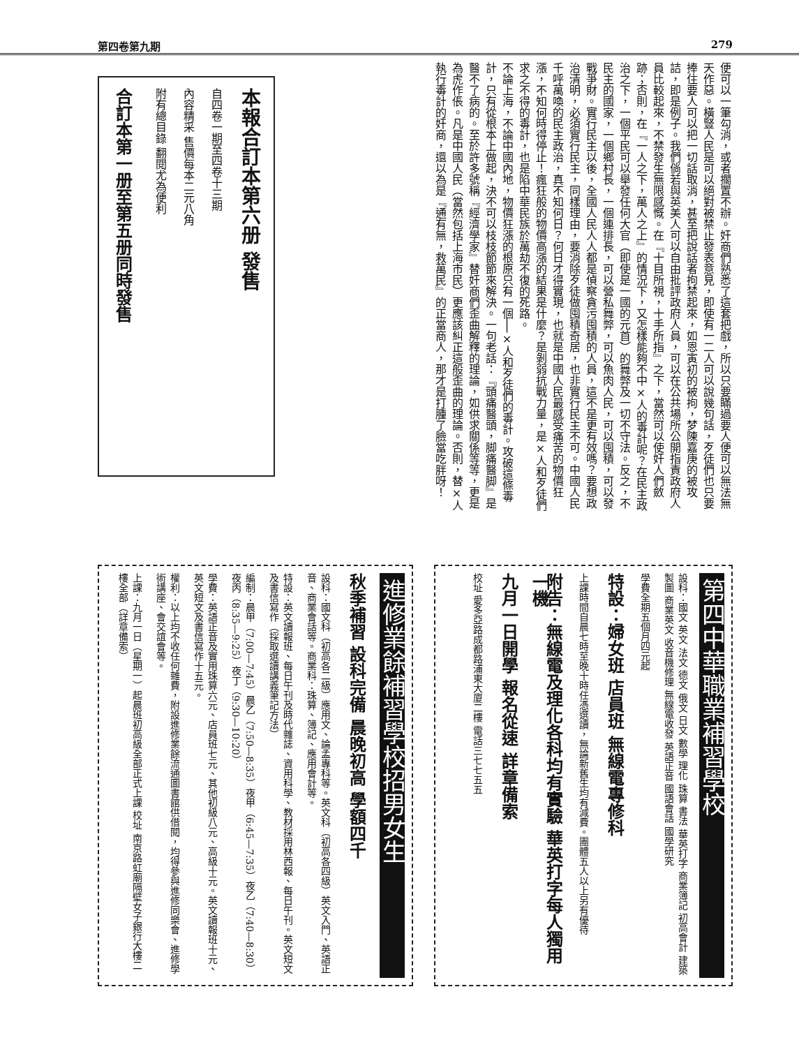第四卷第九期 279
便可以一筆勾消，或者擱置不辦。奸商們熟悉了這套把戲，所以只要瞞過要人便可以無法無天作惡。橫豎人民是可以絕對被禁止發表意見，即使有一二人可以說幾句話，歹徒們也只要捧住要人可以把一切話取消，甚至把說話者拘禁起來，如恩寅初的被拘，梦陳嘉庚的被攻詰，即是例子。我們倘若與英美人可以自由批評政府人員，可以在公共場所公開指責政府人員比較起來，不禁發生無限感慨。在『十目所視，十手所指』之下，當然可以使奸人們斂跡；否則，在『一人之下，萬人之上』的情況下，又怎樣能夠不中×人的毒計呢？在民主政治之下，一個平民可以舉發任何大官（即使是一國的元首）的舞弊及一切不守法。反之，不民主的國家，一個鄉村長，一個連排長，可以營私舞弊，可以魚肉人民，可以囤積，可以發戰爭財。實行民主以後，全國人民人人都是偵察貪污囤積的人員，這不是更有效嗎？要想政治清明，必須實行民主，同樣理由，要消除歹徒做囤積奇居，也非實行民主不可。中國人民千呼萬喚的民主政治，真不知何日？何日才得實現，也就是中國人民最感受痛苦的物價狂漲，不知何時得停止！瘋狂般的物價高漲的結果是什麼？是剝弱抗戰力量，是×人和歹徒們求之不得的毒計，也是陷中華民族於萬劫不復的死路。
不論上海，不論中國內地，物價狂漲的根原只有一個──×人和歹徒們的毒計。攻破這條毒計，只有從根本上做起，決不可以枝枝節節來解決。一句老話：『頭痛醫頭，脚痛醫脚』是醫不了病的。至於許多號稱『經濟學家』替奸商們歪曲解釋的理論，如供求關係等等，更是為虎作倀。凡是中國人民（當然包括上海市民）更應該糾正這般歪曲的理論。否則，替×人執行毒計的奸商，還以為是『通有無，救萬民』的正當商人，那才是打腫了臉當吃胖呀！
本報合訂本第六册 發售
自四卷一期至四卷十三期
內容精采 售價每本二元八角
附有總目錄 翻閱尤為便利
合訂本第一册至第五册同時發售
第四中華職業補習學校
設科：國文 英文 法文 德文 俄文 日文 數學 理化 珠算 書法 華英打字 商業簿記 初高會計 建築製圖 商業英文 收音機修理 無線電收發 英語正音 國語會話 國學研究
學費全期五個月四元起
特設：婦女班 店員班 無線電專修科
上課時間自晨七時至晚十時任憑選讀，無論新舊生均有減費。團體五人以上另有優待
附告：無線電及理化各科均有實驗 華英打字每人獨用一機
九月一日開學 報名從速 詳章備索
校址 愛多亞路成都路浦東大廈二樓 電話三七七五五
進修業餘補習學校招男女生
秋季補習 設科完備 晨晚初高 學額四千
設科：國文科（初高各二級）應用文、論孟專科等。英文科（初高各四級）英文入門、英語正音、商業會話等。商業科：珠算、簿記、應用會計等。
特設：英文讀報班、每日午刊及時代雜誌、資用科學、教材採用林西報、每日午刊。英文短文及書信寫作（採取選讀講義筆記方法）
編制：晨甲（7:00—7:45）晨乙（7:50—8:35）夜甲（6:45—7:35）夜乙（7:40—8:30）夜丙（8:35—9:25）夜丁（9:30—10:20）
學費：英語正音及實用珠算六元、店員班七元、其他初級八元、高級十元。英文讀報班十元、英文短文及書信寫作十五元。
權利：以上均不收任何雜費，附設進修業餘流通圖書館供借閱，均得參與進修同樂會、進修學術講座、會交誼會等。
上課：九月一日（星期一）起晨班初高級全部正式上課 校址 南京路虹廟隔壁女子銀行大樓二樓全部（詳章備索）